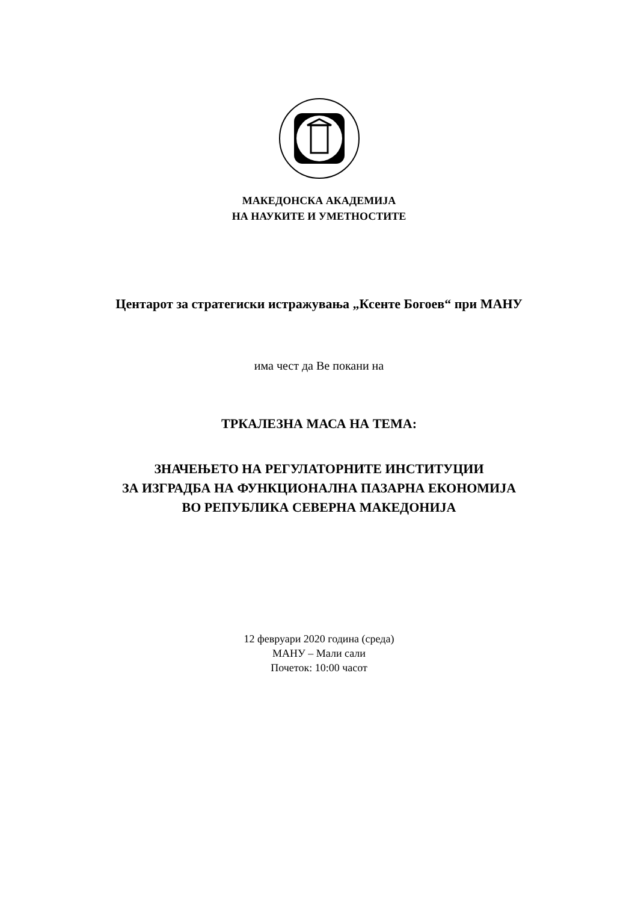МАКЕДОНСКА АКАДЕМИЈА
НА НАУКИТЕ И УМЕТНОСТИТЕ
Центарот за стратегиски истражувања „Ксенте Богоев“ при МАНУ
има чест да Ве покани на
ТРКАЛЕЗНА МАСА НА ТЕМА:
ЗНАЧЕЊЕТО НА РЕГУЛАТОРНИТЕ ИНСТИТУЦИИ
ЗА ИЗГРАДБА НА ФУНКЦИОНАЛНА ПАЗАРНА ЕКОНОМИЈА
ВО РЕПУБЛИКА СЕВЕРНА МАКЕДОНИЈА
12 февруари 2020 година (среда)
МАНУ – Мали сали
Почеток: 10:00 часот